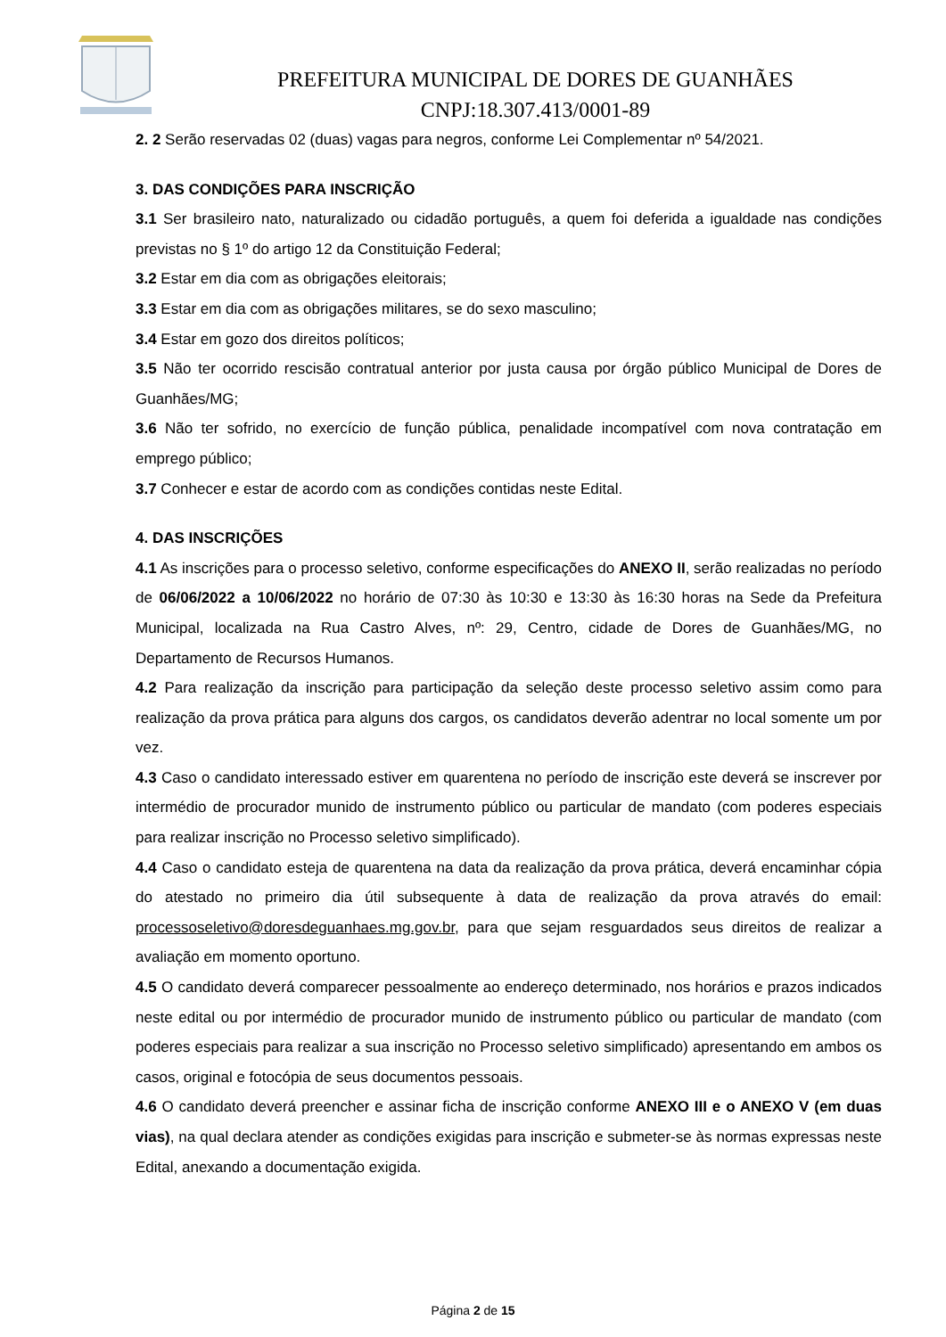PREFEITURA MUNICIPAL DE DORES DE GUANHÃES
CNPJ:18.307.413/0001-89
2. 2 Serão reservadas 02 (duas) vagas para negros, conforme Lei Complementar nº 54/2021.
3. DAS CONDIÇÕES PARA INSCRIÇÃO
3.1 Ser brasileiro nato, naturalizado ou cidadão português, a quem foi deferida a igualdade nas condições previstas no § 1º do artigo 12 da Constituição Federal;
3.2 Estar em dia com as obrigações eleitorais;
3.3 Estar em dia com as obrigações militares, se do sexo masculino;
3.4 Estar em gozo dos direitos políticos;
3.5 Não ter ocorrido rescisão contratual anterior por justa causa por órgão público Municipal de Dores de Guanhães/MG;
3.6 Não ter sofrido, no exercício de função pública, penalidade incompatível com nova contratação em emprego público;
3.7 Conhecer e estar de acordo com as condições contidas neste Edital.
4. DAS INSCRIÇÕES
4.1 As inscrições para o processo seletivo, conforme especificações do ANEXO II, serão realizadas no período de 06/06/2022 a 10/06/2022 no horário de 07:30 às 10:30 e 13:30 às 16:30 horas na Sede da Prefeitura Municipal, localizada na Rua Castro Alves, nº: 29, Centro, cidade de Dores de Guanhães/MG, no Departamento de Recursos Humanos.
4.2 Para realização da inscrição para participação da seleção deste processo seletivo assim como para realização da prova prática para alguns dos cargos, os candidatos deverão adentrar no local somente um por vez.
4.3 Caso o candidato interessado estiver em quarentena no período de inscrição este deverá se inscrever por intermédio de procurador munido de instrumento público ou particular de mandato (com poderes especiais para realizar inscrição no Processo seletivo simplificado).
4.4 Caso o candidato esteja de quarentena na data da realização da prova prática, deverá encaminhar cópia do atestado no primeiro dia útil subsequente à data de realização da prova através do email: processoseletivo@doresdeguanhaes.mg.gov.br, para que sejam resguardados seus direitos de realizar a avaliação em momento oportuno.
4.5 O candidato deverá comparecer pessoalmente ao endereço determinado, nos horários e prazos indicados neste edital ou por intermédio de procurador munido de instrumento público ou particular de mandato (com poderes especiais para realizar a sua inscrição no Processo seletivo simplificado) apresentando em ambos os casos, original e fotocópia de seus documentos pessoais.
4.6 O candidato deverá preencher e assinar ficha de inscrição conforme ANEXO III e o ANEXO V (em duas vias), na qual declara atender as condições exigidas para inscrição e submeter-se às normas expressas neste Edital, anexando a documentação exigida.
Página 2 de 15